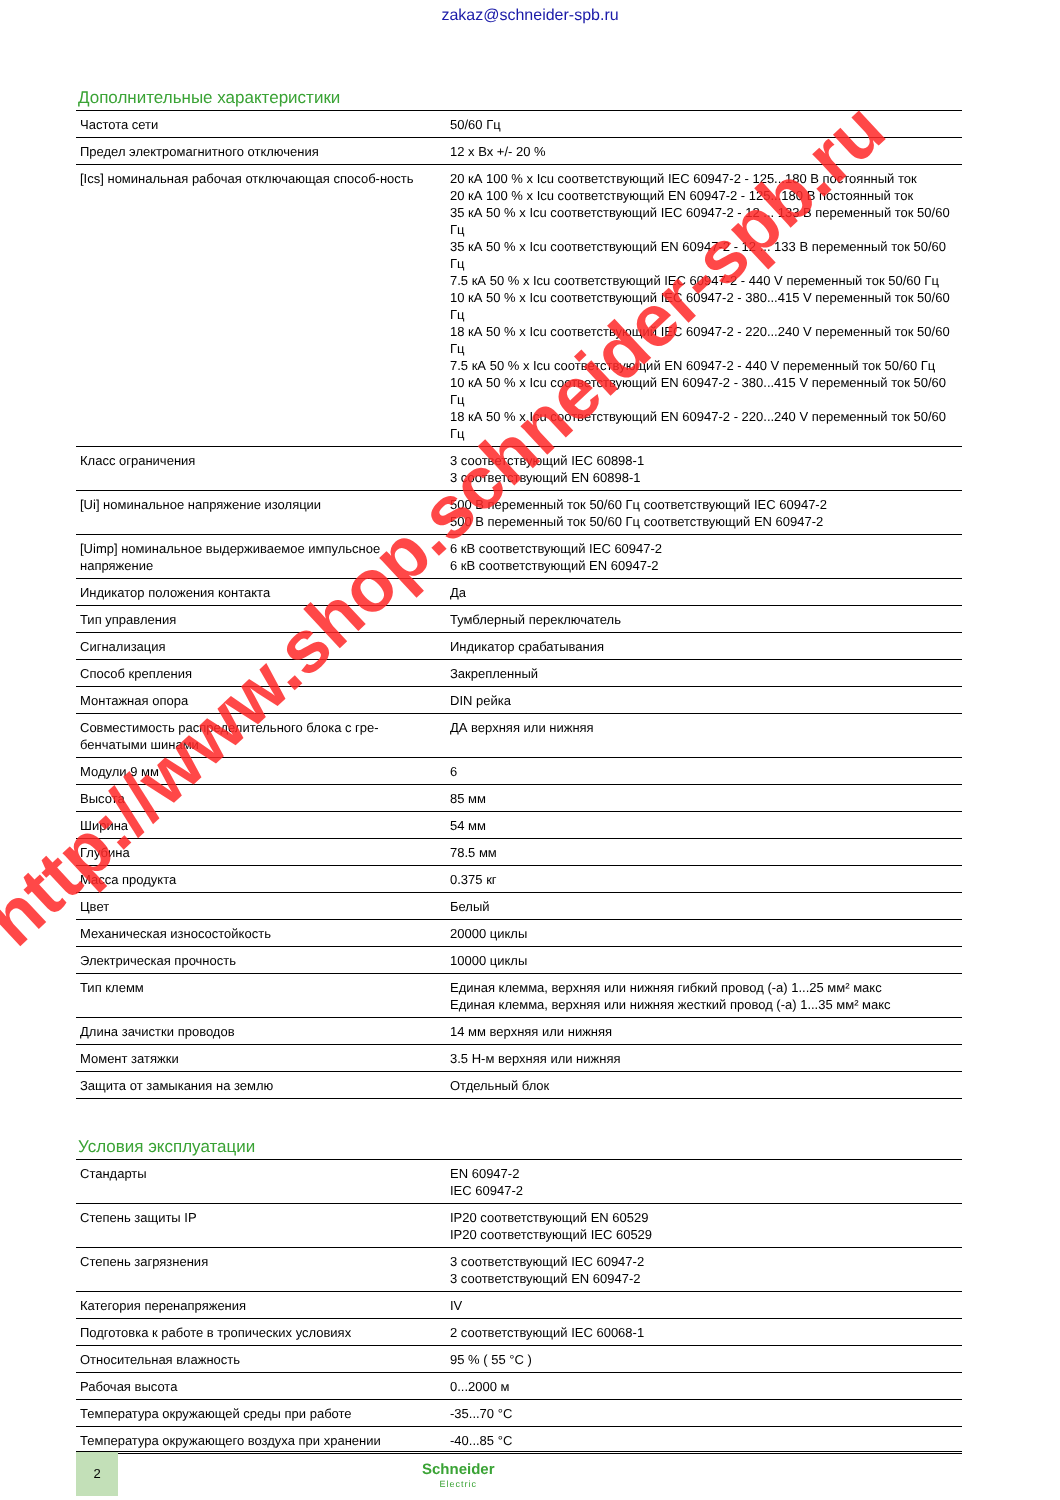zakaz@schneider-spb.ru
Дополнительные характеристики
| Частота сети | 50/60 Гц |
| Предел электромагнитного отключения | 12 x Вх +/- 20 % |
| [Ics] номинальная рабочая отключающая способ-ность | 20 кА 100 % x Icu соответствующий IEC 60947-2 - 125...180 В постоянный ток 20 кА 100 % x Icu соответствующий EN 60947-2 - 125...180 В постоянный ток 35 кА 50 % x Icu соответствующий IEC 60947-2 - 12 ... 133 В переменный ток 50/60 Гц 35 кА 50 % x Icu соответствующий EN 60947-2 - 12 ... 133 В переменный ток 50/60 Гц 7.5 кА 50 % x Icu соответствующий IEC 60947-2 - 440 V переменный ток 50/60 Гц 10 кА 50 % x Icu соответствующий IEC 60947-2 - 380...415 V переменный ток 50/60 Гц 18 кА 50 % x Icu соответствующий IEC 60947-2 - 220...240 V переменный ток 50/60 Гц 7.5 кА 50 % x Icu соответствующий EN 60947-2 - 440 V переменный ток 50/60 Гц 10 кА 50 % x Icu соответствующий EN 60947-2 - 380...415 V переменный ток 50/60 Гц 18 кА 50 % x Icu соответствующий EN 60947-2 - 220...240 V переменный ток 50/60 Гц |
| Класс ограничения | 3 соответствующий IEC 60898-1 3 соответствующий EN 60898-1 |
| [Ui] номинальное напряжение изоляции | 500 В переменный ток 50/60 Гц соответствующий IEC 60947-2 500 В переменный ток 50/60 Гц соответствующий EN 60947-2 |
| [Uimp] номинальное выдерживаемое импульсное напряжение | 6 кВ соответствующий IEC 60947-2 6 кВ соответствующий EN 60947-2 |
| Индикатор положения контакта | Да |
| Тип управления | Тумблерный переключатель |
| Сигнализация | Индикатор срабатывания |
| Способ крепления | Закрепленный |
| Монтажная опора | DIN рейка |
| Совместимость распределительного блока с гре-бенчатыми шинами | ДА верхняя или нижняя |
| Модули 9 мм | 6 |
| Высота | 85 мм |
| Ширина | 54 мм |
| Глубина | 78.5 мм |
| Масса продукта | 0.375 кг |
| Цвет | Белый |
| Механическая износостойкость | 20000 циклы |
| Электрическая прочность | 10000 циклы |
| Тип клемм | Единая клемма, верхняя или нижняя гибкий провод (-а) 1...25 мм² макс Единая клемма, верхняя или нижняя жесткий провод (-а) 1...35 мм² макс |
| Длина зачистки проводов | 14 мм верхняя или нижняя |
| Момент затяжки | 3.5 Н-м верхняя или нижняя |
| Защита от замыкания на землю | Отдельный блок |
Условия эксплуатации
| Стандарты | EN 60947-2 IEC 60947-2 |
| Степень защиты IP | IP20 соответствующий EN 60529 IP20 соответствующий IEC 60529 |
| Степень загрязнения | 3 соответствующий IEC 60947-2 3 соответствующий EN 60947-2 |
| Категория перенапряжения | IV |
| Подготовка к работе в тропических условиях | 2 соответствующий IEC 60068-1 |
| Относительная влажность | 95 % ( 55 °C ) |
| Рабочая высота | 0...2000 м |
| Температура окружающей среды при работе | -35...70 °C |
| Температура окружающего воздуха при хранении | -40...85 °C |
2
Schneider
Electric
http://www.shop.schneider-spb.ru